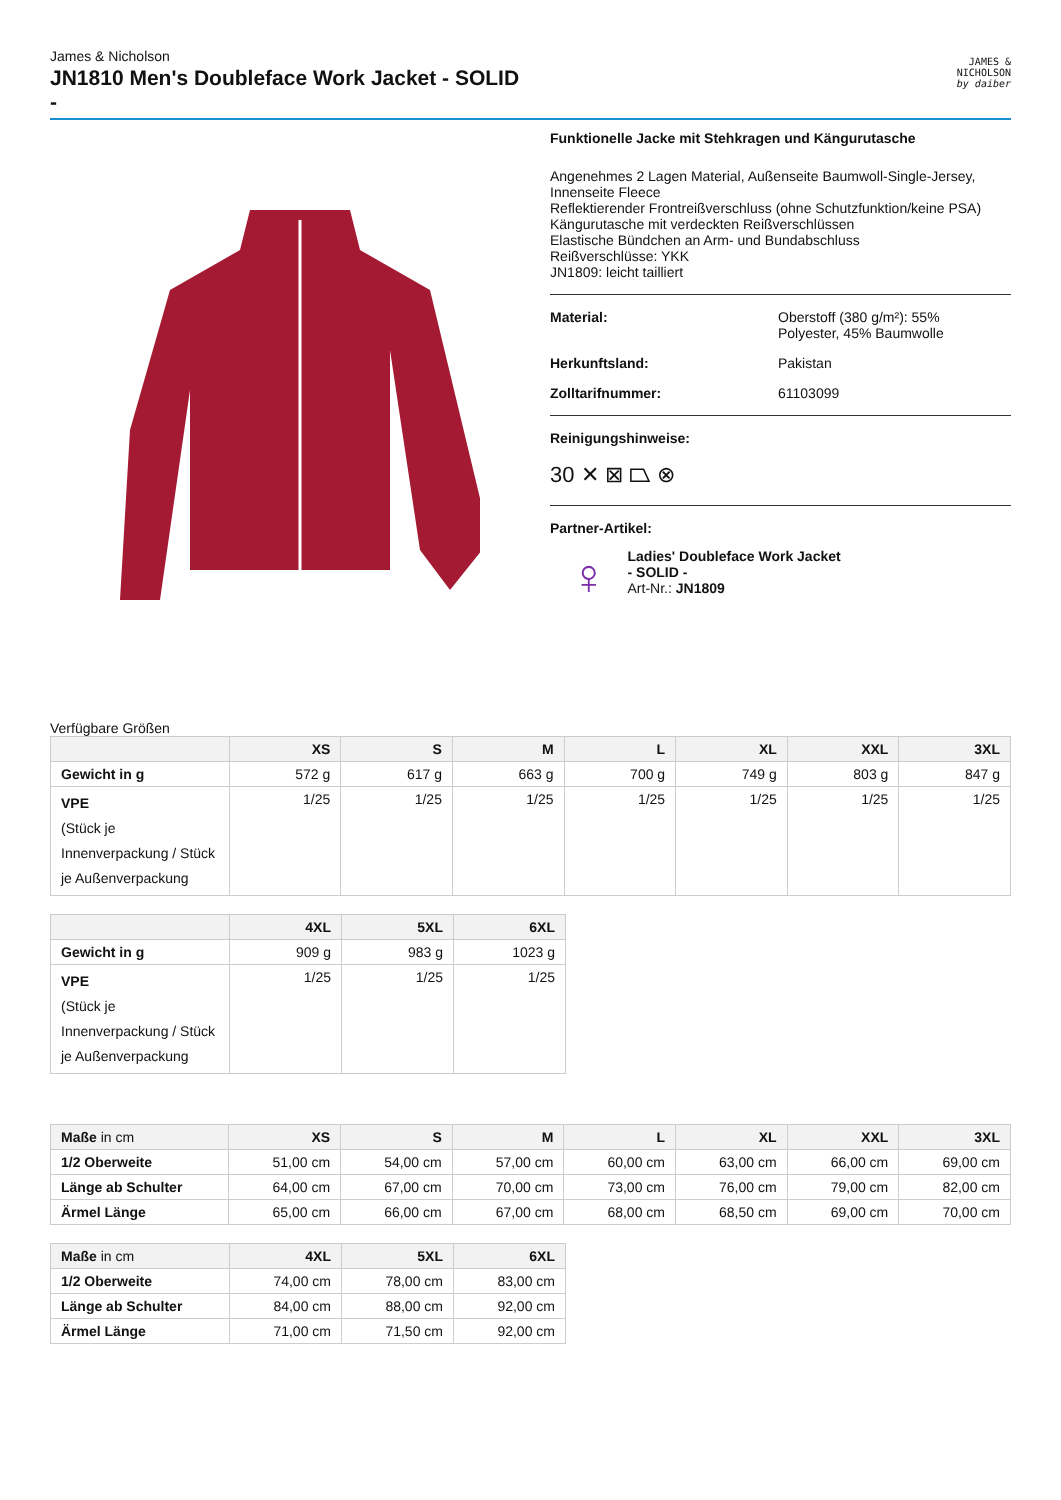James & Nicholson
JN1810 Men's Doubleface Work Jacket - SOLID
-
JAMES &
NICHOLSON
by daiber
Funktionelle Jacke mit Stehkragen und Kängurutasche
Angenehmes 2 Lagen Material, Außenseite Baumwoll-Single-Jersey, Innenseite Fleece
Reflektierender Frontreißverschluss (ohne Schutzfunktion/keine PSA)
Kängurutasche mit verdeckten Reißverschlüssen
Elastische Bündchen an Arm- und Bundabschluss
Reißverschlüsse: YKK
JN1809: leicht tailliert
Material: Oberstoff (380 g/m²): 55%
Polyester, 45% Baumwolle
Herkunftsland: Pakistan
Zolltarifnummer: 61103099
Reinigungshinweise:
30 ✕ ⊠ ⏢ ⊗
Partner-Artikel:
♀
Ladies' Doubleface Work Jacket
- SOLID -
Art-Nr.: JN1809
Verfügbare Größen
| | XS | S | M | L | XL | XXL | 3XL |
| --- | --- | --- | --- | --- | --- | --- | --- |
| Gewicht in g | 572 g | 617 g | 663 g | 700 g | 749 g | 803 g | 847 g |
| VPE (Stück je Innenverpackung / Stück je Außenverpackung | 1/25 | 1/25 | 1/25 | 1/25 | 1/25 | 1/25 | 1/25 |
| | 4XL | 5XL | 6XL |
| --- | --- | --- | --- |
| Gewicht in g | 909 g | 983 g | 1023 g |
| VPE (Stück je Innenverpackung / Stück je Außenverpackung | 1/25 | 1/25 | 1/25 |
| Maße in cm | XS | S | M | L | XL | XXL | 3XL |
| --- | --- | --- | --- | --- | --- | --- | --- |
| 1/2 Oberweite | 51,00 cm | 54,00 cm | 57,00 cm | 60,00 cm | 63,00 cm | 66,00 cm | 69,00 cm |
| Länge ab Schulter | 64,00 cm | 67,00 cm | 70,00 cm | 73,00 cm | 76,00 cm | 79,00 cm | 82,00 cm |
| Ärmel Länge | 65,00 cm | 66,00 cm | 67,00 cm | 68,00 cm | 68,50 cm | 69,00 cm | 70,00 cm |
| Maße in cm | 4XL | 5XL | 6XL |
| --- | --- | --- | --- |
| 1/2 Oberweite | 74,00 cm | 78,00 cm | 83,00 cm |
| Länge ab Schulter | 84,00 cm | 88,00 cm | 92,00 cm |
| Ärmel Länge | 71,00 cm | 71,50 cm | 92,00 cm |